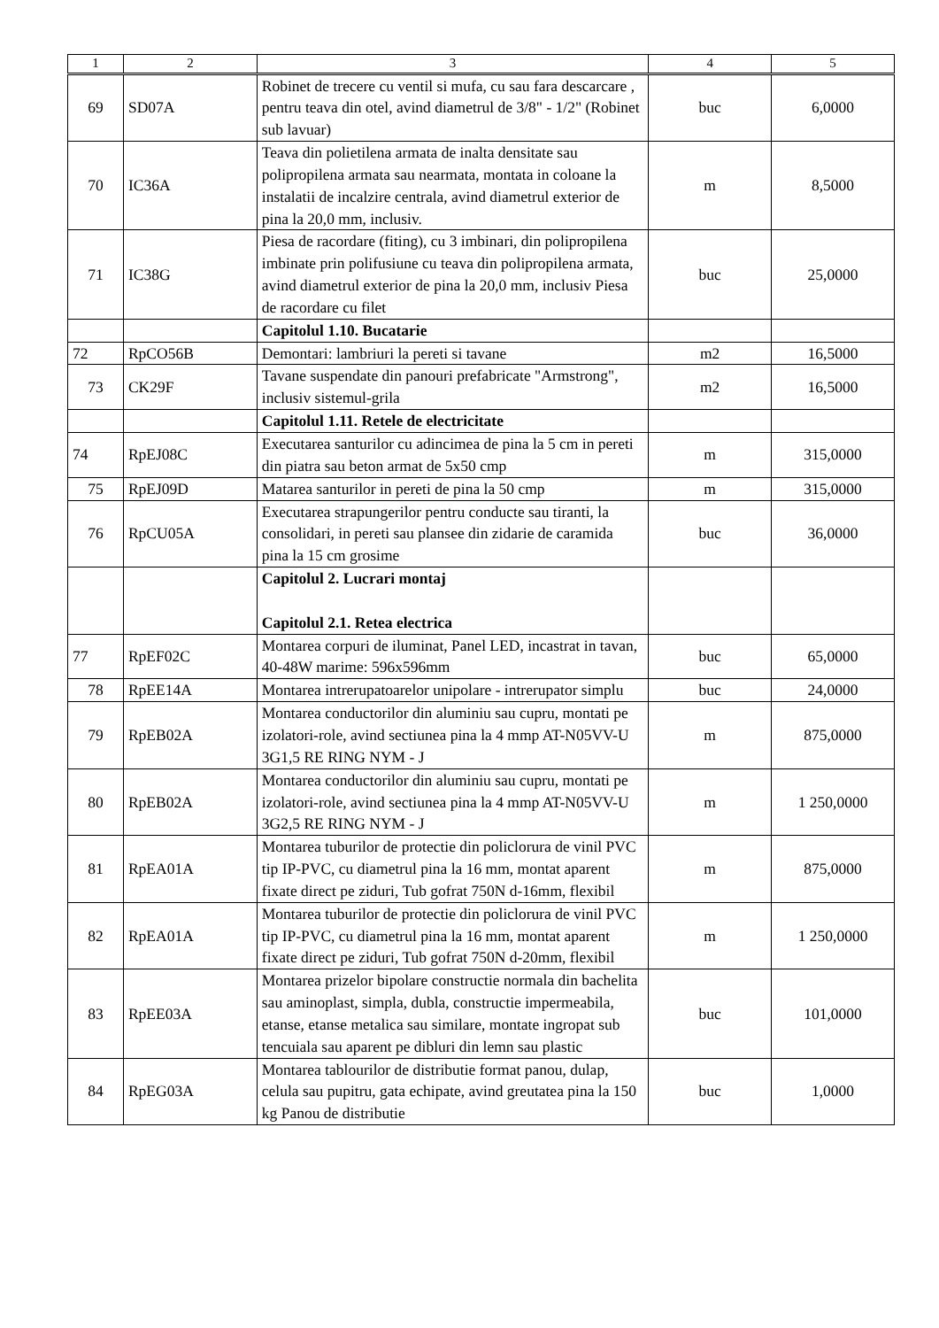| 1 | 2 | 3 | 4 | 5 |
| --- | --- | --- | --- | --- |
| 69 | SD07A | Robinet de trecere cu ventil si mufa, cu sau fara descarcare , pentru teava din otel, avind diametrul de 3/8" - 1/2" (Robinet sub lavuar) | buc | 6,0000 |
| 70 | IC36A | Teava din polietilena armata de inalta densitate sau polipropilena armata sau nearmata, montata in coloane la instalatii de incalzire centrala, avind diametrul exterior de pina la 20,0 mm, inclusiv. | m | 8,5000 |
| 71 | IC38G | Piesa de racordare (fiting), cu 3 imbinari, din polipropilena imbinate prin polifusiune cu teava din polipropilena armata, avind diametrul exterior de pina la 20,0 mm, inclusiv Piesa de racordare cu filet | buc | 25,0000 |
| | | Capitolul 1.10. Bucatarie | | |
| 72 | RpCO56B | Demontari: lambriuri la pereti si tavane | m2 | 16,5000 |
| 73 | CK29F | Tavane suspendate din panouri prefabricate "Armstrong", inclusiv sistemul-grila | m2 | 16,5000 |
| | | Capitolul 1.11. Retele de electricitate | | |
| 74 | RpEJ08C | Executarea santurilor cu adincimea de pina la 5 cm in pereti din piatra sau beton armat de 5x50 cmp | m | 315,0000 |
| 75 | RpEJ09D | Matarea santurilor in pereti de pina la 50 cmp | m | 315,0000 |
| 76 | RpCU05A | Executarea strapungerilor pentru conducte sau tiranti, la consolidari, in pereti sau plansee din zidarie de caramida pina la 15 cm grosime | buc | 36,0000 |
| | | Capitolul 2. Lucrari montaj Capitolul 2.1. Retea electrica | | |
| 77 | RpEF02C | Montarea corpuri de iluminat, Panel LED, incastrat in tavan, 40-48W marime: 596x596mm | buc | 65,0000 |
| 78 | RpEE14A | Montarea intrerupatoarelor unipolare - intrerupator simplu | buc | 24,0000 |
| 79 | RpEB02A | Montarea conductorilor din aluminiu sau cupru, montati pe izolatori-role, avind sectiunea pina la 4 mmp AT-N05VV-U 3G1,5 RE RING NYM - J | m | 875,0000 |
| 80 | RpEB02A | Montarea conductorilor din aluminiu sau cupru, montati pe izolatori-role, avind sectiunea pina la 4 mmp AT-N05VV-U 3G2,5 RE RING NYM - J | m | 1 250,0000 |
| 81 | RpEA01A | Montarea tuburilor de protectie din policlorura de vinil PVC tip IP-PVC, cu diametrul pina la 16 mm, montat aparent fixate direct pe ziduri, Tub gofrat 750N d-16mm, flexibil | m | 875,0000 |
| 82 | RpEA01A | Montarea tuburilor de protectie din policlorura de vinil PVC tip IP-PVC, cu diametrul pina la 16 mm, montat aparent fixate direct pe ziduri, Tub gofrat 750N d-20mm, flexibil | m | 1 250,0000 |
| 83 | RpEE03A | Montarea prizelor bipolare constructie normala din bachelita sau aminoplast, simpla, dubla, constructie impermeabila, etanse, etanse metalica sau similare, montate ingropat sub tencuiala sau aparent pe dibluri din lemn sau plastic | buc | 101,0000 |
| 84 | RpEG03A | Montarea tablourilor de distributie format panou, dulap, celula sau pupitru, gata echipate, avind greutatea pina la 150 kg Panou de distributie | buc | 1,0000 |